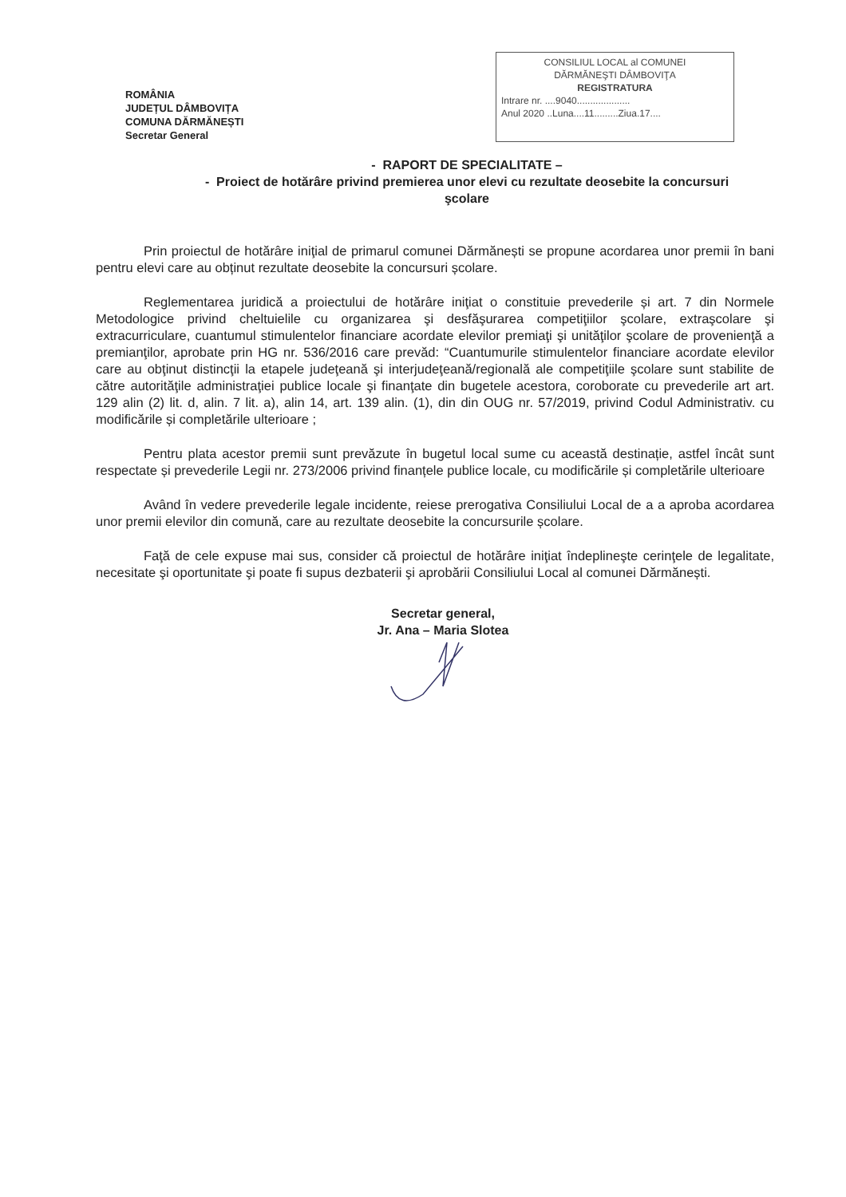ROMÂNIA
JUDEȚUL DÂMBOVIȚA
COMUNA DĂRMĂNEȘTI
Secretar General
CONSILIUL LOCAL al COMUNEI
DĂRMĂNEŞTI DÂMBOVIŢA
REGISTRATURA
Intrare nr. ....9040....................
Anul 2020 ..Luna....11.........Ziua.17....
- RAPORT DE SPECIALITATE –
- Proiect de hotărâre privind premierea unor elevi cu rezultate deosebite la concursuri şcolare
Prin proiectul de hotărâre iniţial de primarul comunei Dărmănești se propune acordarea unor premii în bani pentru elevi care au obținut rezultate deosebite la concursuri școlare.
Reglementarea juridică a proiectului de hotărâre iniţiat o constituie prevederile și art. 7 din Normele Metodologice privind cheltuielile cu organizarea şi desfăşurarea competiţiilor şcolare, extraşcolare şi extracurriculare, cuantumul stimulentelor financiare acordate elevilor premiaţi şi unităţilor şcolare de provenienţă a premianţilor, aprobate prin HG nr. 536/2016 care prevăd: “Cuantumurile stimulentelor financiare acordate elevilor care au obţinut distincţii la etapele judeţeană şi interjudeţeană/regională ale competiţiile şcolare sunt stabilite de către autorităţile administraţiei publice locale şi finanţate din bugetele acestora, coroborate cu prevederile art art. 129 alin (2) lit. d, alin. 7 lit. a), alin 14, art. 139 alin. (1), din din OUG nr. 57/2019, privind Codul Administrativ. cu modificările și completările ulterioare ;
Pentru plata acestor premii sunt prevăzute în bugetul local sume cu această destinație, astfel încât sunt respectate și prevederile Legii nr. 273/2006 privind finanțele publice locale, cu modificările și completările ulterioare
Având în vedere prevederile legale incidente, reiese prerogativa Consiliului Local de a a aproba acordarea unor premii elevilor din comună, care au rezultate deosebite la concursurile școlare.
Faţă de cele expuse mai sus, consider că proiectul de hotărâre iniţiat îndeplineşte cerinţele de legalitate, necesitate şi oportunitate şi poate fi supus dezbaterii şi aprobării Consiliului Local al comunei Dărmănești.
Secretar general,
Jr. Ana – Maria Slotea